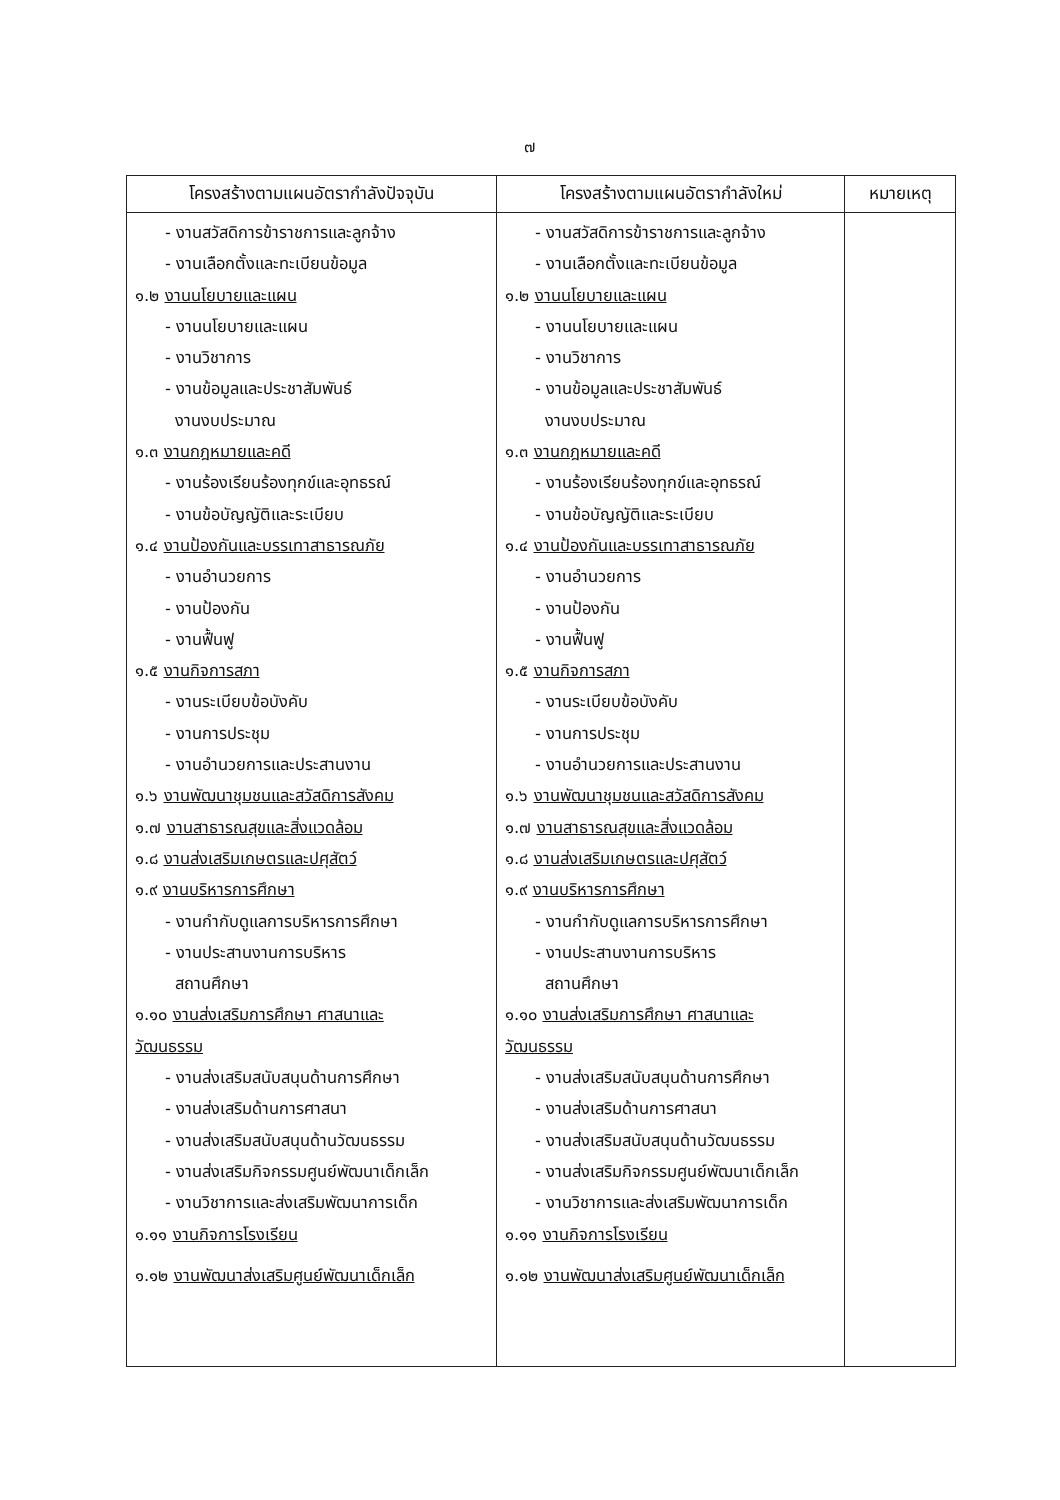๗
| โครงสร้างตามแผนอัตรากำลังปัจจุบัน | โครงสร้างตามแผนอัตรากำลังใหม่ | หมายเหตุ |
| --- | --- | --- |
| - งานสวัสดิการข้าราชการและลูกจ้าง - งานเลือกตั้งและทะเบียนข้อมูล ๑.๒ งานนโยบายและแผน - งานนโยบายและแผน - งานวิชาการ - งานข้อมูลและประชาสัมพันธ์ งานงบประมาณ ๑.๓ งานกฎหมายและคดี - งานร้องเรียนร้องทุกข์และอุทธรณ์ - งานข้อบัญญัติและระเบียบ ๑.๔ งานป้องกันและบรรเทาสาธารณภัย - งานอำนวยการ - งานป้องกัน - งานฟื้นฟู ๑.๕ งานกิจการสภา - งานระเบียบข้อบังคับ - งานการประชุม - งานอำนวยการและประสานงาน ๑.๖ งานพัฒนาชุมชนและสวัสดิการสังคม ๑.๗ งานสาธารณสุขและสิ่งแวดล้อม ๑.๘ งานส่งเสริมเกษตรและปศุสัตว์ ๑.๙ งานบริหารการศึกษา - งานกำกับดูแลการบริหารการศึกษา - งานประสานงานการบริหาร สถานศึกษา ๑.๑๐ งานส่งเสริมการศึกษา ศาสนาและ วัฒนธรรม - งานส่งเสริมสนับสนุนด้านการศึกษา - งานส่งเสริมด้านการศาสนา - งานส่งเสริมสนับสนุนด้านวัฒนธรรม - งานส่งเสริมกิจกรรมศูนย์พัฒนาเด็กเล็ก - งานวิชาการและส่งเสริมพัฒนาการเด็ก ๑.๑๑ งานกิจการโรงเรียน ๑.๑๒ งานพัฒนาส่งเสริมศูนย์พัฒนาเด็กเล็ก | - งานสวัสดิการข้าราชการและลูกจ้าง - งานเลือกตั้งและทะเบียนข้อมูล ๑.๒ งานนโยบายและแผน - งานนโยบายและแผน - งานวิชาการ - งานข้อมูลและประชาสัมพันธ์ งานงบประมาณ ๑.๓ งานกฎหมายและคดี - งานร้องเรียนร้องทุกข์และอุทธรณ์ - งานข้อบัญญัติและระเบียบ ๑.๔ งานป้องกันและบรรเทาสาธารณภัย - งานอำนวยการ - งานป้องกัน - งานฟื้นฟู ๑.๕ งานกิจการสภา - งานระเบียบข้อบังคับ - งานการประชุม - งานอำนวยการและประสานงาน ๑.๖ งานพัฒนาชุมชนและสวัสดิการสังคม ๑.๗ งานสาธารณสุขและสิ่งแวดล้อม ๑.๘ งานส่งเสริมเกษตรและปศุสัตว์ ๑.๙ งานบริหารการศึกษา - งานกำกับดูแลการบริหารการศึกษา - งานประสานงานการบริหาร สถานศึกษา ๑.๑๐ งานส่งเสริมการศึกษา ศาสนาและ วัฒนธรรม - งานส่งเสริมสนับสนุนด้านการศึกษา - งานส่งเสริมด้านการศาสนา - งานส่งเสริมสนับสนุนด้านวัฒนธรรม - งานส่งเสริมกิจกรรมศูนย์พัฒนาเด็กเล็ก - งานวิชาการและส่งเสริมพัฒนาการเด็ก ๑.๑๑ งานกิจการโรงเรียน ๑.๑๒ งานพัฒนาส่งเสริมศูนย์พัฒนาเด็กเล็ก | |